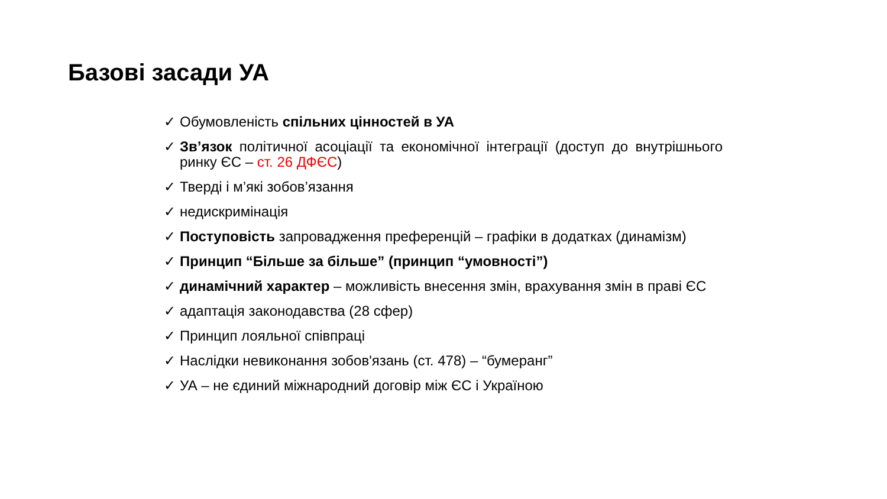Базові засади УА
✓ Обумовленість спільних цінностей в УА
✓ Зв’язок політичної асоціації та економічної інтеграції (доступ до внутрішнього ринку ЄС – ст. 26 ДФЄС)
✓ Тверді і м’які зобов’язання
✓ недискримінація
✓ Поступовість запровадження преференцій – графіки в додатках (динамізм)
✓ Принцип “Більше за більше” (принцип “умовності”)
✓ динамічний характер – можливість внесення змін, врахування змін в праві ЄС
✓ адаптація законодавства (28 сфер)
✓ Принцип лояльної співпраці
✓ Наслідки невиконання зобов'язань (ст. 478) – “бумеранг”
✓ УА – не єдиний міжнародний договір між ЄС і Україною